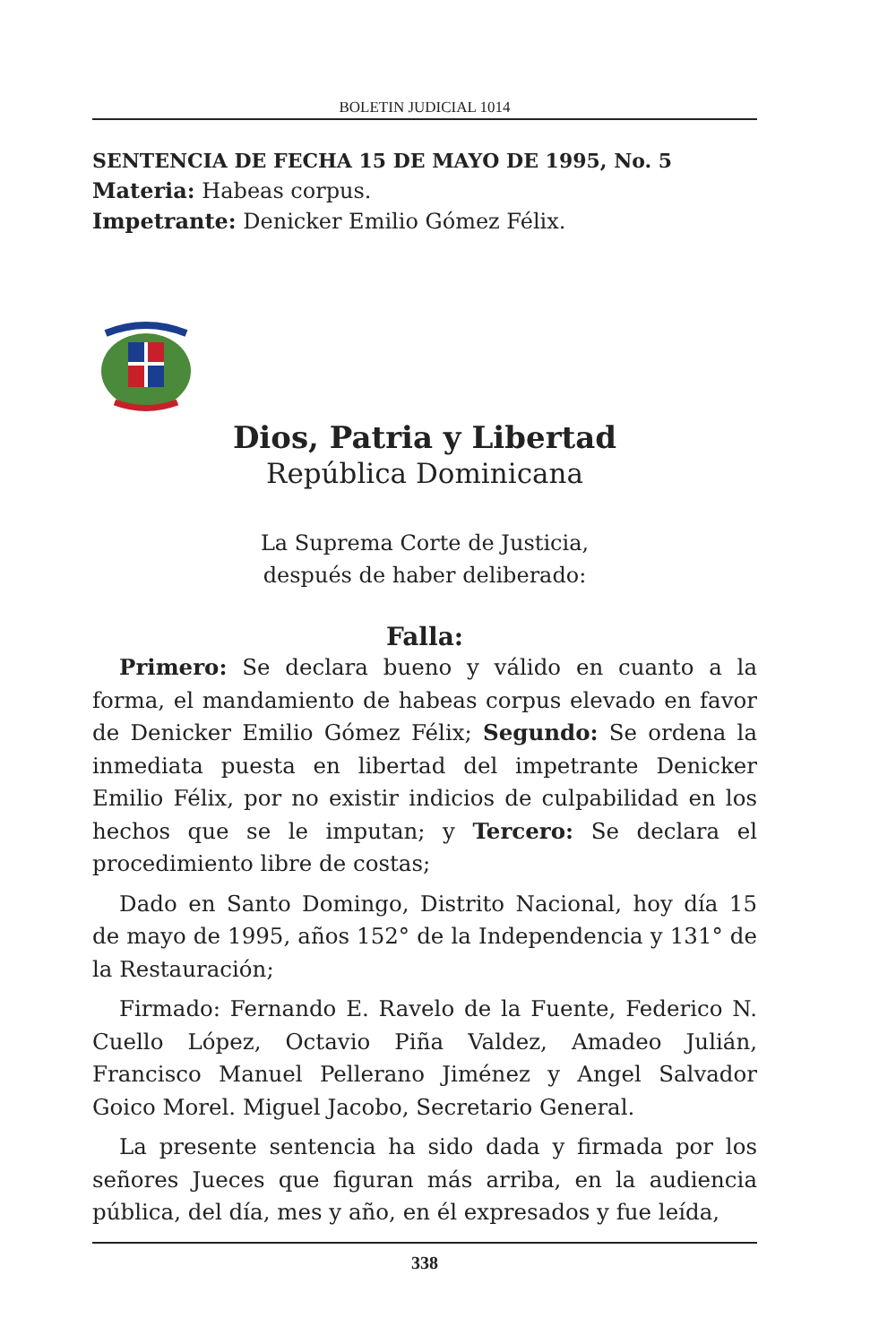BOLETIN JUDICIAL 1014
SENTENCIA DE FECHA 15 DE MAYO DE 1995, No. 5
Materia: Habeas corpus.
Impetrante: Denicker Emilio Gómez Félix.
Dios, Patria y Libertad
República Dominicana
La Suprema Corte de Justicia,
después de haber deliberado:
Falla:
Primero: Se declara bueno y válido en cuanto a la forma, el mandamiento de habeas corpus elevado en favor de Denicker Emilio Gómez Félix; Segundo: Se ordena la inmediata puesta en libertad del impetrante Denicker Emilio Félix, por no existir indicios de culpabilidad en los hechos que se le imputan; y Tercero: Se declara el procedimiento libre de costas;
Dado en Santo Domingo, Distrito Nacional, hoy día 15 de mayo de 1995, años 152° de la Independencia y 131° de la Restauración;
Firmado: Fernando E. Ravelo de la Fuente, Federico N. Cuello López, Octavio Piña Valdez, Amadeo Julián, Francisco Manuel Pellerano Jiménez y Angel Salvador Goico Morel. Miguel Jacobo, Secretario General.
La presente sentencia ha sido dada y firmada por los señores Jueces que figuran más arriba, en la audiencia pública, del día, mes y año, en él expresados y fue leída,
338